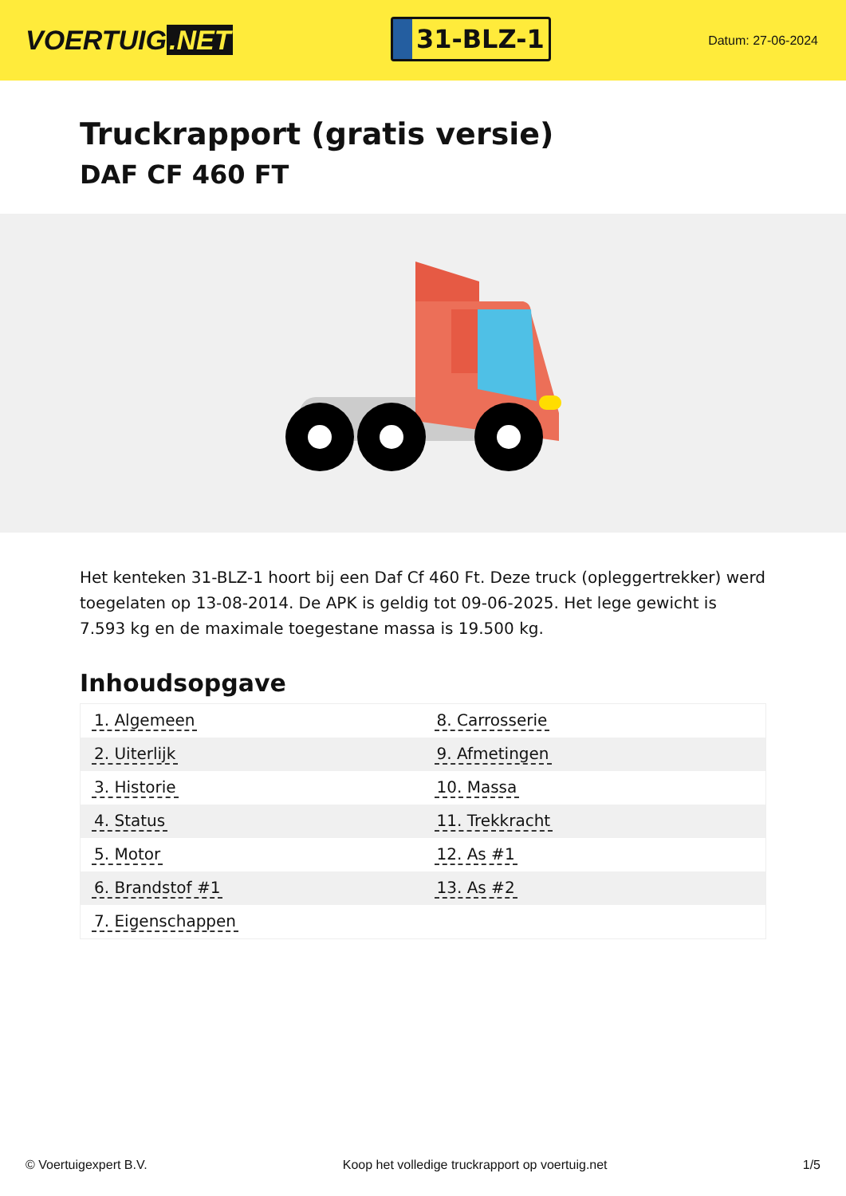VOERTUIG.NET
31-BLZ-1
Datum: 27-06-2024
Truckrapport (gratis versie)
DAF CF 460 FT
Het kenteken 31-BLZ-1 hoort bij een Daf Cf 460 Ft. Deze truck (opleggertrekker) werd toegelaten op 13-08-2014. De APK is geldig tot 09-06-2025. Het lege gewicht is 7.593 kg en de maximale toegestane massa is 19.500 kg.
Inhoudsopgave
| 1. Algemeen | 8. Carrosserie |
| 2. Uiterlijk | 9. Afmetingen |
| 3. Historie | 10. Massa |
| 4. Status | 11. Trekkracht |
| 5. Motor | 12. As #1 |
| 6. Brandstof #1 | 13. As #2 |
| 7. Eigenschappen | |
© Voertuigexpert B.V. Koop het volledige truckrapport op voertuig.net 1/5